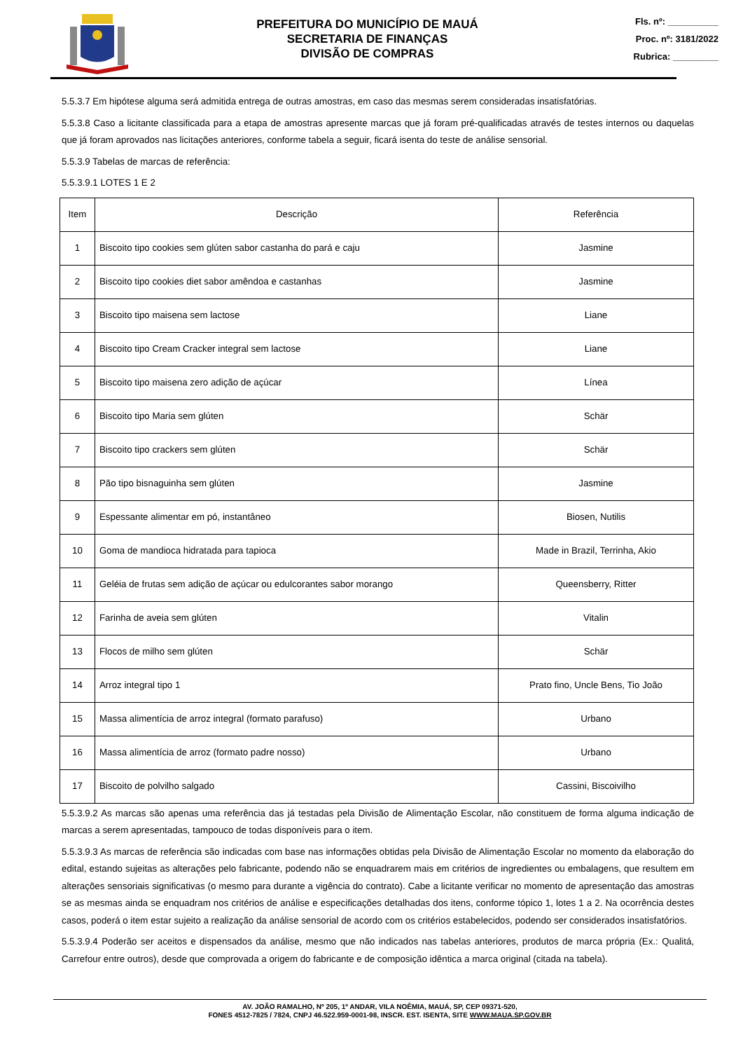PREFEITURA DO MUNICÍPIO DE MAUÁ
SECRETARIA DE FINANÇAS
DIVISÃO DE COMPRAS
Fls. nº: __________
Proc. nº: 3181/2022
Rubrica: _________
5.5.3.7 Em hipótese alguma será admitida entrega de outras amostras, em caso das mesmas serem consideradas insatisfatórias.
5.5.3.8 Caso a licitante classificada para a etapa de amostras apresente marcas que já foram pré-qualificadas através de testes internos ou daquelas que já foram aprovados nas licitações anteriores, conforme tabela a seguir, ficará isenta do teste de análise sensorial.
5.5.3.9 Tabelas de marcas de referência:
5.5.3.9.1 LOTES 1 E 2
| Item | Descrição | Referência |
| --- | --- | --- |
| 1 | Biscoito tipo cookies sem glúten sabor castanha do pará e caju | Jasmine |
| 2 | Biscoito tipo cookies diet sabor amêndoa e castanhas | Jasmine |
| 3 | Biscoito tipo maisena sem lactose | Liane |
| 4 | Biscoito tipo Cream Cracker integral sem lactose | Liane |
| 5 | Biscoito tipo maisena zero adição de açúcar | Línea |
| 6 | Biscoito tipo Maria sem glúten | Schär |
| 7 | Biscoito tipo crackers sem glúten | Schär |
| 8 | Pão tipo bisnaguinha sem glúten | Jasmine |
| 9 | Espessante alimentar em pó, instantâneo | Biosen, Nutilis |
| 10 | Goma de mandioca hidratada para tapioca | Made in Brazil, Terrinha, Akio |
| 11 | Geléia de frutas sem adição de açúcar ou edulcorantes sabor morango | Queensberry, Ritter |
| 12 | Farinha de aveia sem glúten | Vitalin |
| 13 | Flocos de milho sem glúten | Schär |
| 14 | Arroz integral tipo 1 | Prato fino, Uncle Bens, Tio João |
| 15 | Massa alimentícia de arroz integral (formato parafuso) | Urbano |
| 16 | Massa alimentícia de arroz (formato padre nosso) | Urbano |
| 17 | Biscoito de polvilho salgado | Cassini, Biscoivilho |
5.5.3.9.2 As marcas são apenas uma referência das já testadas pela Divisão de Alimentação Escolar, não constituem de forma alguma indicação de marcas a serem apresentadas, tampouco de todas disponíveis para o item.
5.5.3.9.3 As marcas de referência são indicadas com base nas informações obtidas pela Divisão de Alimentação Escolar no momento da elaboração do edital, estando sujeitas as alterações pelo fabricante, podendo não se enquadrarem mais em critérios de ingredientes ou embalagens, que resultem em alterações sensoriais significativas (o mesmo para durante a vigência do contrato). Cabe a licitante verificar no momento de apresentação das amostras se as mesmas ainda se enquadram nos critérios de análise e especificações detalhadas dos itens, conforme tópico 1, lotes 1 a 2. Na ocorrência destes casos, poderá o item estar sujeito a realização da análise sensorial de acordo com os critérios estabelecidos, podendo ser considerados insatisfatórios.
5.5.3.9.4 Poderão ser aceitos e dispensados da análise, mesmo que não indicados nas tabelas anteriores, produtos de marca própria (Ex.: Qualitá, Carrefour entre outros), desde que comprovada a origem do fabricante e de composição idêntica a marca original (citada na tabela).
AV. JOÃO RAMALHO, Nº 205, 1º ANDAR, VILA NOÊMIA, MAUÁ, SP, CEP 09371-520,
FONES 4512-7825 / 7824, CNPJ 46.522.959-0001-98, INSCR. EST. ISENTA, SITE WWW.MAUA.SP.GOV.BR